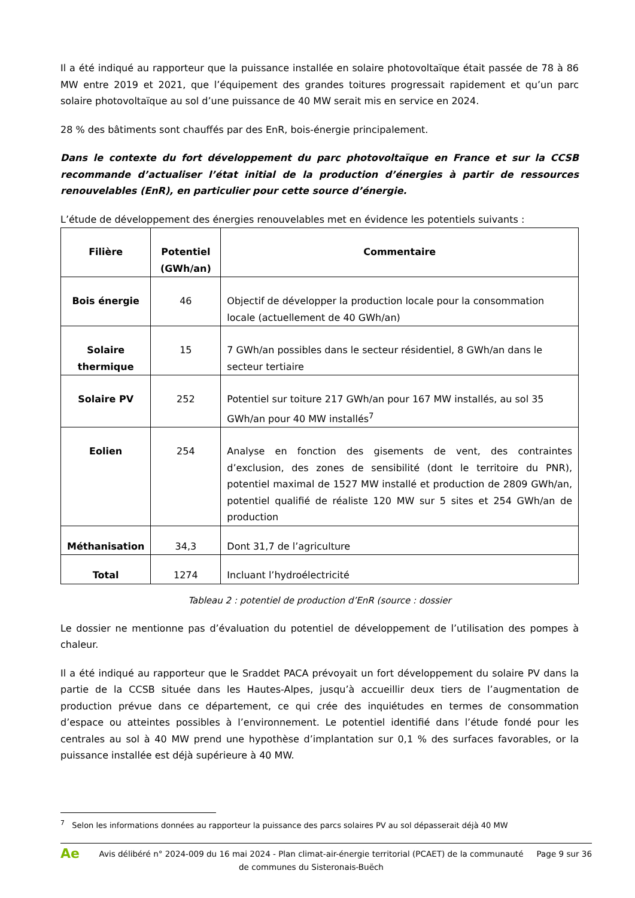Il a été indiqué au rapporteur que la puissance installée en solaire photovoltaïque était passée de 78 à 86 MW entre 2019 et 2021, que l’équipement des grandes toitures progressait rapidement et qu’un parc solaire photovoltaïque au sol d’une puissance de 40 MW serait mis en service en 2024.
28 % des bâtiments sont chauffés par des EnR, bois-énergie principalement.
Dans le contexte du fort développement du parc photovoltaïque en France et sur la CCSB recommande d’actualiser l’état initial de la production d’énergies à partir de ressources renouvelables (EnR), en particulier pour cette source d’énergie.
L’étude de développement des énergies renouvelables met en évidence les potentiels suivants :
| Filière | Potentiel (GWh/an) | Commentaire |
| --- | --- | --- |
| Bois énergie | 46 | Objectif de développer la production locale pour la consommation locale (actuellement de 40 GWh/an) |
| Solaire thermique | 15 | 7 GWh/an possibles dans le secteur résidentiel, 8 GWh/an dans le secteur tertiaire |
| Solaire PV | 252 | Potentiel sur toiture 217 GWh/an pour 167 MW installés, au sol 35 GWh/an pour 40 MW installés<sup>7</sup> |
| Eolien | 254 | Analyse en fonction des gisements de vent, des contraintes d’exclusion, des zones de sensibilité (dont le territoire du PNR), potentiel maximal de 1527 MW installé et production de 2809 GWh/an, potentiel qualifié de réaliste 120 MW sur 5 sites et 254 GWh/an de production |
| Méthanisation | 34,3 | Dont 31,7 de l’agriculture |
| Total | 1274 | Incluant l’hydroélectricité |
Tableau 2 : potentiel de production d’EnR (source : dossier
Le dossier ne mentionne pas d’évaluation du potentiel de développement de l’utilisation des pompes à chaleur.
Il a été indiqué au rapporteur que le Sraddet PACA prévoyait un fort développement du solaire PV dans la partie de la CCSB située dans les Hautes-Alpes, jusqu’à accueillir deux tiers de l’augmentation de production prévue dans ce département, ce qui crée des inquiétudes en termes de consommation d’espace ou atteintes possibles à l’environnement. Le potentiel identifié dans l’étude fondé pour les centrales au sol à 40 MW prend une hypothèse d’implantation sur 0,1 % des surfaces favorables, or la puissance installée est déjà supérieure à 40 MW.
<sup>7</sup> Selon les informations données au rapporteur la puissance des parcs solaires PV au sol dépasserait déjà 40 MW
Ae
Avis délibéré n° 2024-009 du 16 mai 2024 - Plan climat-air-énergie territorial (PCAET) de la communauté de communes du Sisteronais-Buëch
Page 9 sur 36